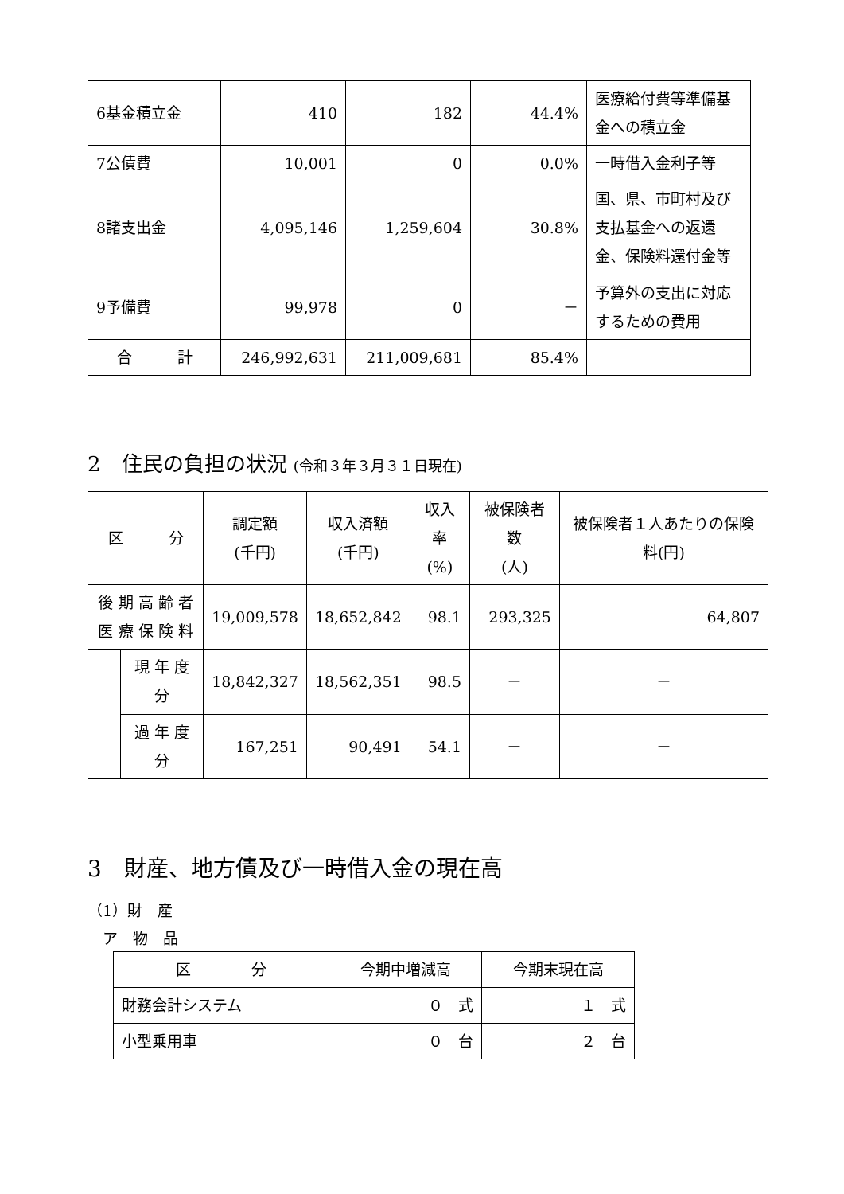| 6基金積立金 | 410 | 182 | 44.4% | 医療給付費等準備基金への積立金 |
| 7公債費 | 10,001 | 0 | 0.0% | 一時借入金利子等 |
| 8諸支出金 | 4,095,146 | 1,259,604 | 30.8% | 国、県、市町村及び支払基金への返還金、保険料還付金等 |
| 9予備費 | 99,978 | 0 | － | 予算外の支出に対応するための費用 |
| 合 計 | 246,992,631 | 211,009,681 | 85.4% | |
2　住民の負担の状況 (令和３年３月３１日現在)
| 区 分 | | 調定額 (千円) | 収入済額 (千円) | 収入率 (%) | 被保険者数 (人) | 被保険者１人あたりの保険料(円) |
| --- | --- | --- | --- | --- | --- | --- |
| 後 期 高 齢 者 医 療 保 険 料 | | 19,009,578 | 18,652,842 | 98.1 | 293,325 | 64,807 |
| | 現 年 度 分 | 18,842,327 | 18,562,351 | 98.5 | － | － |
| | 過 年 度 分 | 167,251 | 90,491 | 54.1 | － | － |
3　財産、地方債及び一時借入金の現在高
（1）財　産
　ア　物　品
| 区 分 | 今期中増減高 | 今期末現在高 |
| 財務会計システム | ０ 式 | １ 式 |
| 小型乗用車 | ０ 台 | ２ 台 |